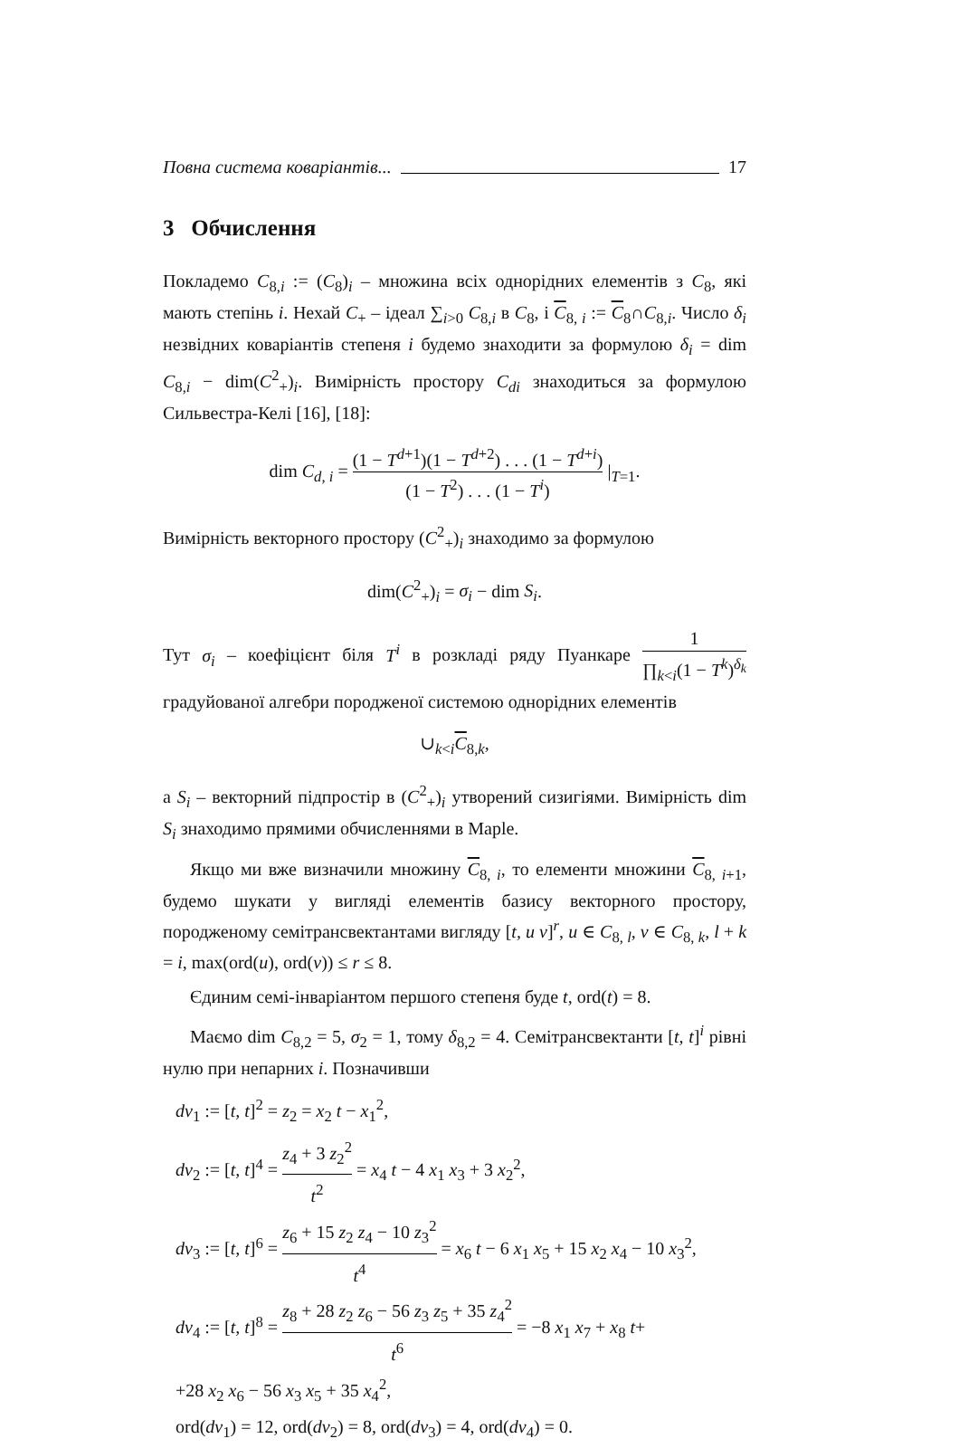Повна система коваріантів... 17
3 Обчислення
Покладемо C<sub>8,i</sub> := (C<sub>8</sub>)<sub>i</sub> – множина всіх однорідних елементів з C<sub>8</sub>, які мають степінь i. Нехай C<sub>+</sub> – ідеал ∑<sub>i>0</sub> C<sub>8,i</sub> в C<sub>8</sub>, і C<sub>8, i</sub> := C<sub>8</sub>∩C<sub>8,i</sub>. Число δ<sub>i</sub> незвідних коваріантів степеня i будемо знаходити за формулою δ<sub>i</sub> = dim C<sub>8,i</sub> − dim(C<sup>2</sup><sub>+</sub>)<sub>i</sub>. Вимірність простору C<sub>di</sub> знаходиться за формулою Сильвестра-Келі [16], [18]:
dim C<sub>d, i</sub> = (1 − T<sup>d+1</sup>)(1 − T<sup>d+2</sup>) . . . (1 − T<sup>d+i</sup>) (1 − T<sup>2</sup>) . . . (1 − T<sup>i</sup>) |<sub>T=1</sub>.
Вимірність векторного простору (C<sup>2</sup><sub>+</sub>)<sub>i</sub> знаходимо за формулою
dim(C<sup>2</sup><sub>+</sub>)<sub>i</sub> = σ<sub>i</sub> − dim S<sub>i</sub>.
Тут σ<sub>i</sub> – коефіцієнт біля T<sup>i</sup> в розкладі ряду Пуанкаре 1 ∏<sub>k<i</sub>(1 − T<sup>k</sup>)<sup>δ<sub>k</sub></sup> градуйованої алгебри породженої системою однорідних елементів
∪<sub>k<i</sub>C<sub>8,k</sub>,
а S<sub>i</sub> – векторний підпростір в (C<sup>2</sup><sub>+</sub>)<sub>i</sub> утворений сизигіями. Вимірність dim S<sub>i</sub> знаходимо прямими обчисленнями в Maple.
Якщо ми вже визначили множину C<sub>8, i</sub>, то елементи множини C<sub>8, i+1</sub>, будемо шукати у вигляді елементів базису векторного простору, породженому семітрансвектантами вигляду [t, u v]<sup>r</sup>, u ∈ C<sub>8, l</sub>, v ∈ C<sub>8, k</sub>, l + k = i, max(ord(u), ord(v)) ≤ r ≤ 8.
Єдиним семі-інваріантом першого степеня буде t, ord(t) = 8.
Маємо dim C<sub>8,2</sub> = 5, σ<sub>2</sub> = 1, тому δ<sub>8,2</sub> = 4. Семітрансвектанти [t, t]<sup>i</sup> рівні нулю при непарних i. Позначивши
dv<sub>1</sub> := [t, t]<sup>2</sup> = z<sub>2</sub> = x<sub>2</sub> t − x<sub>1</sub><sup>2</sup>,
dv<sub>2</sub> := [t, t]<sup>4</sup> = z<sub>4</sub> + 3 z<sub>2</sub><sup>2</sup> t<sup>2</sup> = x<sub>4</sub> t − 4 x<sub>1</sub> x<sub>3</sub> + 3 x<sub>2</sub><sup>2</sup>,
dv<sub>3</sub> := [t, t]<sup>6</sup> = z<sub>6</sub> + 15 z<sub>2</sub> z<sub>4</sub> − 10 z<sub>3</sub><sup>2</sup> t<sup>4</sup> = x<sub>6</sub> t − 6 x<sub>1</sub> x<sub>5</sub> + 15 x<sub>2</sub> x<sub>4</sub> − 10 x<sub>3</sub><sup>2</sup>,
dv<sub>4</sub> := [t, t]<sup>8</sup> = z<sub>8</sub> + 28 z<sub>2</sub> z<sub>6</sub> − 56 z<sub>3</sub> z<sub>5</sub> + 35 z<sub>4</sub><sup>2</sup> t<sup>6</sup> = −8 x<sub>1</sub> x<sub>7</sub> + x<sub>8</sub> t+
+28 x<sub>2</sub> x<sub>6</sub> − 56 x<sub>3</sub> x<sub>5</sub> + 35 x<sub>4</sub><sup>2</sup>,
ord(dv<sub>1</sub>) = 12, ord(dv<sub>2</sub>) = 8, ord(dv<sub>3</sub>) = 4, ord(dv<sub>4</sub>) = 0.